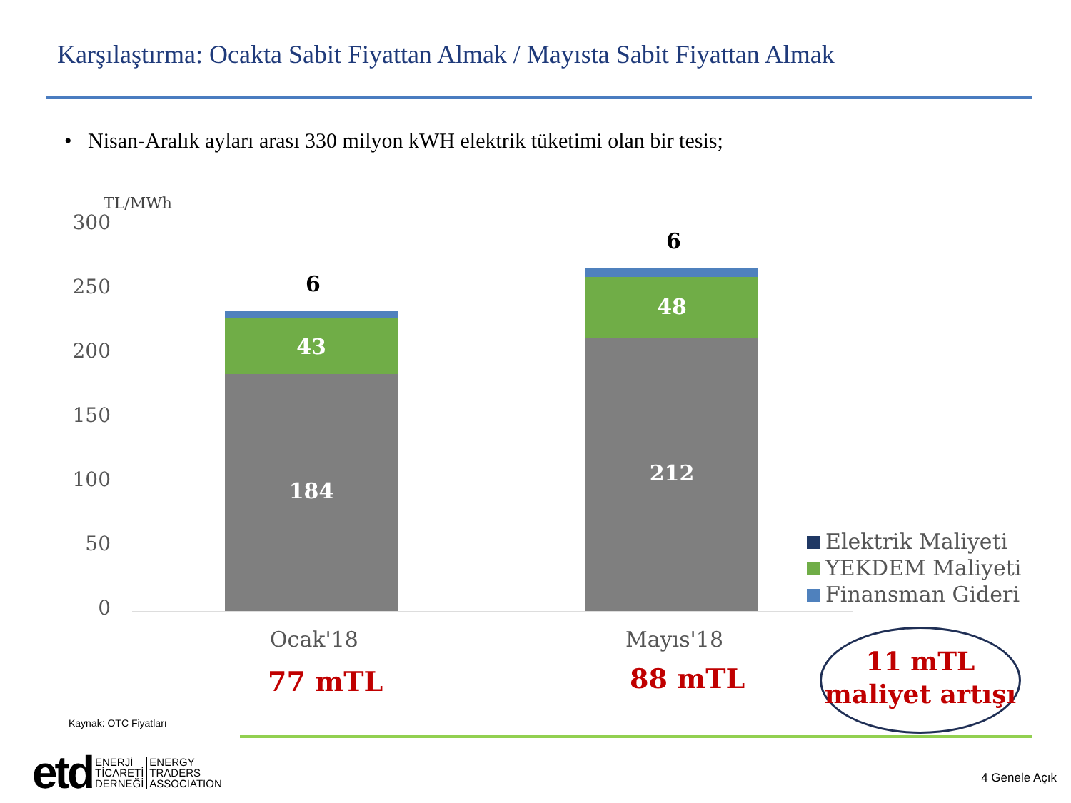Karşılaştırma: Ocakta Sabit Fiyattan Almak / Mayısta Sabit Fiyattan Almak
• Nisan-Aralık ayları arası 330 milyon kWH elektrik tüketimi olan bir tesis;
TL/MWh
300
250
200
150
100
50
0
6
43
184
6
48
212
Ocak'18 Mayıs'18
77 mTL 88 mTL
Elektrik Maliyeti
YEKDEM Maliyeti
Finansman Gideri
11 mTL
maliyet artışı
Kaynak: OTC Fiyatları
etd ENERJİ
TİCARETİ
DERNEĞİ ENERGY
TRADERS
ASSOCIATION
4 Genele Açık